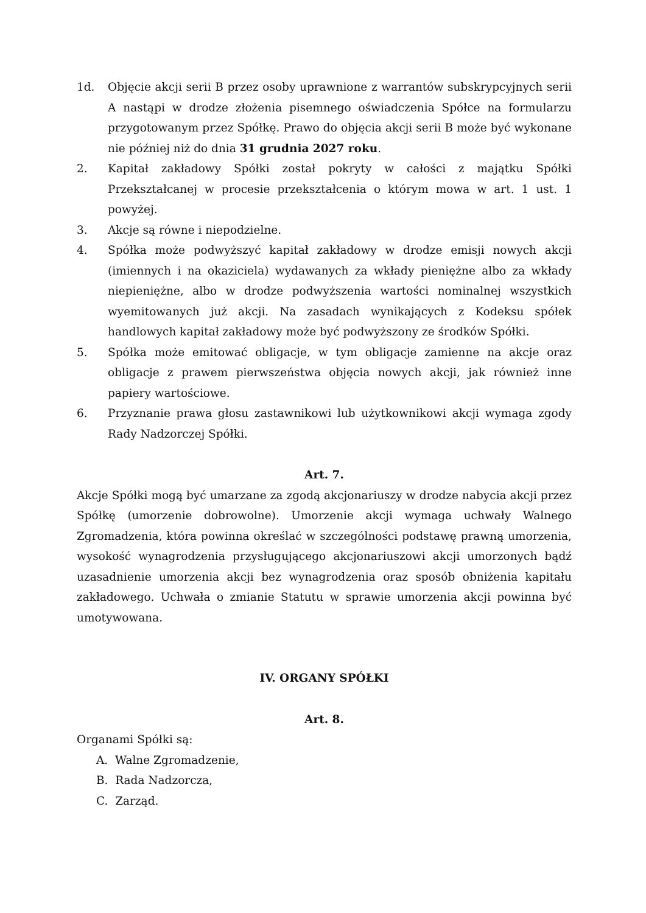1d. Objęcie akcji serii B przez osoby uprawnione z warrantów subskrypcyjnych serii A nastąpi w drodze złożenia pisemnego oświadczenia Spółce na formularzu przygotowanym przez Spółkę. Prawo do objęcia akcji serii B może być wykonane nie później niż do dnia 31 grudnia 2027 roku.
2. Kapitał zakładowy Spółki został pokryty w całości z majątku Spółki Przekształcanej w procesie przekształcenia o którym mowa w art. 1 ust. 1 powyżej.
3. Akcje są równe i niepodzielne.
4. Spółka może podwyższyć kapitał zakładowy w drodze emisji nowych akcji (imiennych i na okaziciela) wydawanych za wkłady pieniężne albo za wkłady niepieniężne, albo w drodze podwyższenia wartości nominalnej wszystkich wyemitowanych już akcji. Na zasadach wynikających z Kodeksu spółek handlowych kapitał zakładowy może być podwyższony ze środków Spółki.
5. Spółka może emitować obligacje, w tym obligacje zamienne na akcje oraz obligacje z prawem pierwszeństwa objęcia nowych akcji, jak również inne papiery wartościowe.
6. Przyznanie prawa głosu zastawnikowi lub użytkownikowi akcji wymaga zgody Rady Nadzorczej Spółki.
Art. 7.
Akcje Spółki mogą być umarzane za zgodą akcjonariuszy w drodze nabycia akcji przez Spółkę (umorzenie dobrowolne). Umorzenie akcji wymaga uchwały Walnego Zgromadzenia, która powinna określać w szczególności podstawę prawną umorzenia, wysokość wynagrodzenia przysługującego akcjonariuszowi akcji umorzonych bądź uzasadnienie umorzenia akcji bez wynagrodzenia oraz sposób obniżenia kapitału zakładowego. Uchwała o zmianie Statutu w sprawie umorzenia akcji powinna być umotywowana.
IV. ORGANY SPÓŁKI
Art. 8.
Organami Spółki są:
A. Walne Zgromadzenie,
B. Rada Nadzorcza,
C. Zarząd.